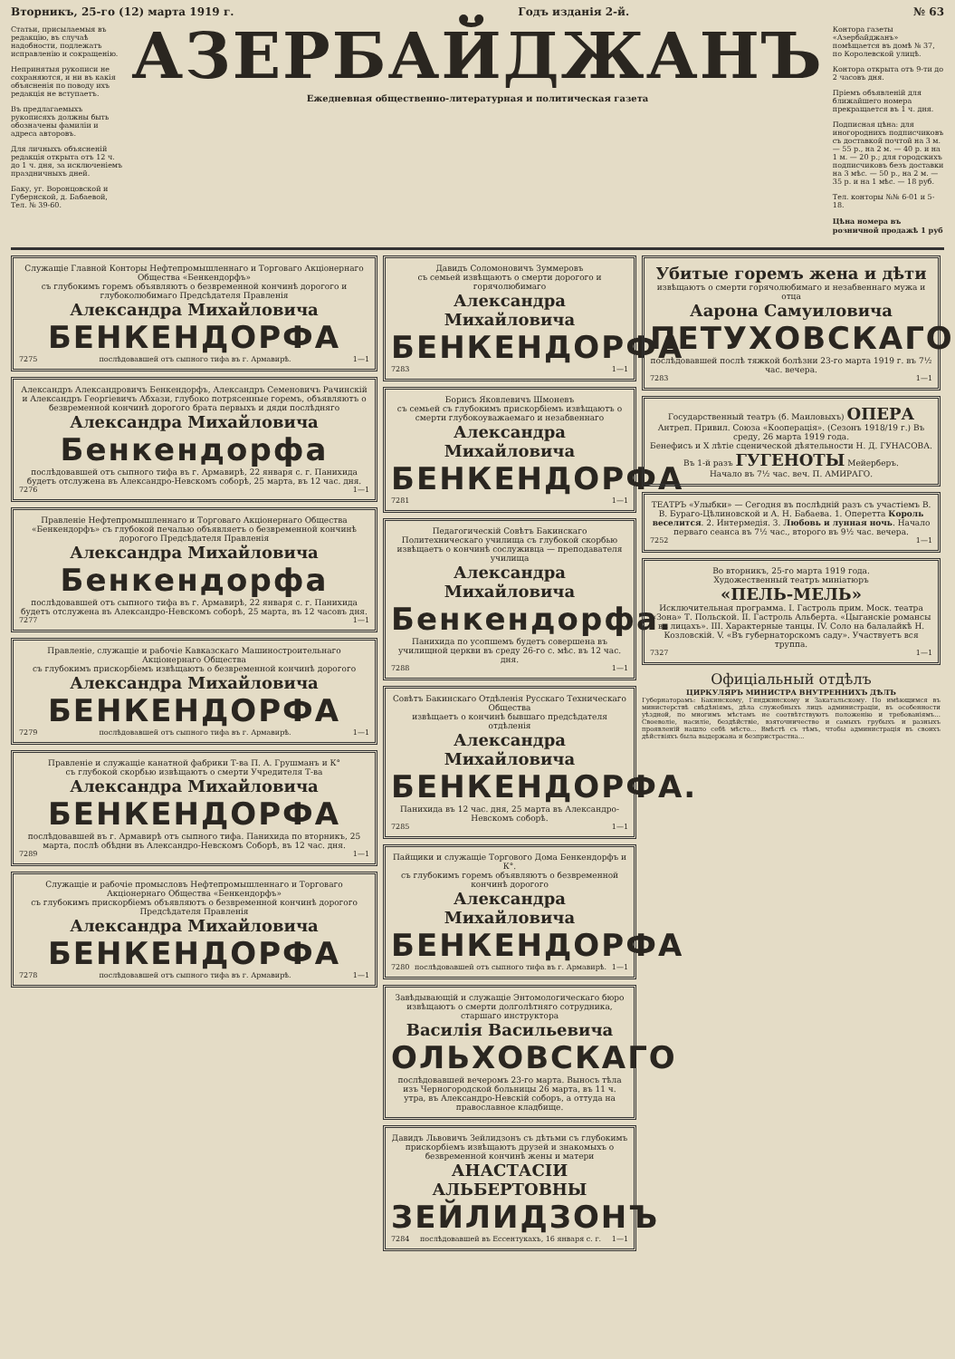Вторникъ, 25-го (12) марта 1919 г. Годъ изданія 2-й. № 63
Статьи, присылаемыя въ редакцію, въ случаѣ надобности, подлежатъ исправленію и сокращенію.
Непринятыя рукописи не сохраняются, и ни въ какія объясненія по поводу ихъ редакція не вступаетъ.
Въ предлагаемыхъ рукописяхъ должны быть обозначены фамиліи и адреса авторовъ.
Для личныхъ объясненій редакція открыта отъ 12 ч. до 1 ч. дня, за исключеніемъ праздничныхъ дней.
Баку, уг. Воронцовской и Губернской, д. Бабаевой, Тел. № 39-60.
АЗЕРБАЙДЖАНЪ
Ежедневная общественно-литературная и политическая газета
Контора газеты «Азербайджанъ» помѣщается въ домѣ № 37, по Королевской улицѣ.
Контора открыта отъ 9-ти до 2 часовъ дня.
Пріемъ объявленій для ближайшего номера прекращается въ 1 ч. дня.
Подписная цѣна: для иногороднихъ подписчиковъ съ доставкой почтой на 3 м. — 55 р., на 2 м. — 40 р. и на 1 м. — 20 р.; для городскихъ подписчиковъ безъ доставки на 3 мѣс. — 50 р., на 2 м. — 35 р. и на 1 мѣс. — 18 руб.
Тел. конторы №№ 6-01 и 5-18.
Цѣна номера въ розничной продажѣ 1 руб
Служащіе Главной Конторы Нефтепромышленнаго и Торговаго Акціонернаго Общества «Бенкендорфъ»
съ глубокимъ горемъ объявляютъ о безвременной кончинѣ дорогого и глубоколюбимаго Предсѣдателя Правленія
Александра Михайловича
БЕНКЕНДОРФА
7275 послѣдовавшей отъ сыпного тифа въ г. Армавирѣ. 1—1
Александръ Александровичъ Бенкендорфъ, Александръ Семеновичъ Рачинскій и Александръ Георгіевичъ Абхази, глубоко потрясенные горемъ, объявляютъ о безвременной кончинѣ дорогого брата первыхъ и дяди послѣдняго
Александра Михайловича
Бенкендорфа
послѣдовавшей отъ сыпного тифа въ г. Армавирѣ, 22 января с. г. Панихида будетъ отслужена въ Александро-Невскомъ соборѣ, 25 марта, въ 12 час. дня.
7276 1—1
Правленіе Нефтепромышленнаго и Торговаго Акціонернаго Общества «Бенкендорфъ» съ глубокой печалью объявляетъ о безвременной кончинѣ дорогого Предсѣдателя Правленія
Александра Михайловича
Бенкендорфа
послѣдовавшей отъ сыпного тифа въ г. Армавирѣ, 22 января с. г. Панихида будетъ отслужена въ Александро-Невскомъ соборѣ, 25 марта, въ 12 часовъ дня.
7277 1—1
Правленіе, служащіе и рабочіе Кавказскаго Машиностроительнаго Акціонернаго Общества
съ глубокимъ прискорбіемъ извѣщаютъ о безвременной кончинѣ дорогого
Александра Михайловича
БЕНКЕНДОРФА
7279 послѣдовавшей отъ сыпного тифа въ г. Армавирѣ. 1—1
Правленіе и служащіе канатной фабрики Т-ва П. А. Грушманъ и К°
съ глубокой скорбью извѣщаютъ о смерти Учредителя Т-ва
Александра Михайловича
БЕНКЕНДОРФА
послѣдовавшей въ г. Армавирѣ отъ сыпного тифа. Панихида по вторникъ, 25 марта, послѣ обѣдни въ Александро-Невскомъ Соборѣ, въ 12 час. дня.
7289 1—1
Служащіе и рабочіе промысловъ Нефтепромышленнаго и Торговаго Акціонернаго Общества «Бенкендорфъ»
съ глубокимъ прискорбіемъ объявляютъ о безвременной кончинѣ дорогого Предсѣдателя Правленія
Александра Михайловича
БЕНКЕНДОРФА
7278 послѣдовавшей отъ сыпного тифа въ г. Армавирѣ. 1—1
Давидъ Соломоновичъ Зуммеровъ
съ семьей извѣщаютъ о смерти дорогого и горячолюбимаго
Александра Михайловича
БЕНКЕНДОРФА
7283 1—1
Борисъ Яковлевичъ Шмоневъ
съ семьей съ глубокимъ прискорбіемъ извѣщаютъ о смерти глубокоуважаемаго и незабвеннаго
Александра Михайловича
БЕНКЕНДОРФА
7281 1—1
Педагогическій Совѣтъ Бакинскаго Политехническаго училища съ глубокой скорбью извѣщаетъ о кончинѣ сослуживца — преподавателя училища
Александра Михайловича
Бенкендорфа.
Панихида по усопшемъ будетъ совершена въ училищной церкви въ среду 26-го с. мѣс. въ 12 час. дня.
7288 1—1
Совѣтъ Бакинскаго Отдѣленія Русскаго Техническаго Общества
извѣщаетъ о кончинѣ бывшаго предсѣдателя отдѣленія
Александра Михайловича
БЕНКЕНДОРФА.
Панихида въ 12 час. дня, 25 марта въ Александро-Невскомъ соборѣ.
7285 1—1
Пайщики и служащіе Торгового Дома Бенкендорфъ и К°.
съ глубокимъ горемъ объявляютъ о безвременной кончинѣ дорогого
Александра Михайловича
БЕНКЕНДОРФА
7280 послѣдовавшей отъ сыпного тифа въ г. Армавирѣ. 1—1
Завѣдывающій и служащіе Энтомологическаго бюро
извѣщаютъ о смерти долголѣтняго сотрудника, старшаго инструктора
Василія Васильевича
ОЛЬХОВСКАГО
послѣдовавшей вечеромъ 23-го марта. Выносъ тѣла изъ Черногородской больницы 26 марта, въ 11 ч. утра, въ Александро-Невскій соборъ, а оттуда на православное кладбище.
Давидъ Львовичъ Зейлидзонъ съ дѣтьми съ глубокимъ прискорбіемъ извѣщаютъ друзей и знакомыхъ о безвременной кончинѣ жены и матери
АНАСТАСІИ АЛЬБЕРТОВНЫ
ЗЕЙЛИДЗОНЪ
7284 послѣдовавшей въ Ессентукахъ, 16 января с. г. 1—1
Убитые горемъ жена и дѣти
извѣщаютъ о смерти горячолюбимаго и незабвеннаго мужа и отца
Аарона Самуиловича
ПЕТУХОВСКАГО
послѣдовавшей послѣ тяжкой болѣзни 23-го марта 1919 г. въ 7½ час. вечера.
7283 1—1
Государственный театръ (б. Маиловыхъ) ОПЕРА Антреп. Привил. Союза «Кооперація». (Сезонъ 1918/19 г.) Въ среду, 26 марта 1919 года.
Бенефисъ и X лѣтіе сценической дѣятельности Н. Д. ГУНАСОВА.
Въ 1-й разъ ГУГЕНОТЫ Мейерберъ.
Начало въ 7½ час. веч. П. АМИРАГО.
ТЕАТРЪ «Улыбки» — Сегодня въ послѣдній разъ съ участіемъ В. В. Бураго-Цѣлиновской и А. Н. Бабаева. 1. Оперетта Король веселится. 2. Интермедія. 3. Любовь и лунная ночь. Начало перваго сеанса въ 7½ час., второго въ 9½ час. вечера.
7252 1—1
Во вторникъ, 25-го марта 1919 года.
Художественный театръ миніатюръ
«ПЕЛЬ-МЕЛЬ»
Исключительная программа. I. Гастроль прим. Моск. театра «Зона» Т. Польской. II. Гастроль Альберта. «Цыганскіе романсы въ лицахъ». III. Характерные танцы. IV. Соло на балалайкѣ Н. Козловскій. V. «Въ губернаторскомъ саду». Участвуетъ вся труппа.
7327 1—1
Офиціальный отдѣлъ
ЦИРКУЛЯРЪ МИНИСТРА ВНУТРЕННИХЪ ДѢЛЪ
Губернаторамъ: Бакинскому, Гянджинскому и Закатальскому. По имѣющимся въ министерствѣ свѣдѣніямъ, дѣла служебныхъ лицъ администраціи, въ особенности уѣздной, по многимъ мѣстамъ не соотвѣтствуютъ положенію и требованіямъ... Своеволіе, насиліе, бездѣйствіе, взяточничество и самыхъ грубыхъ и разныхъ проявленій нашло себѣ мѣсто... Вмѣстѣ съ тѣмъ, чтобы администрація въ своихъ дѣйствіяхъ была выдержана и безпристрастна...